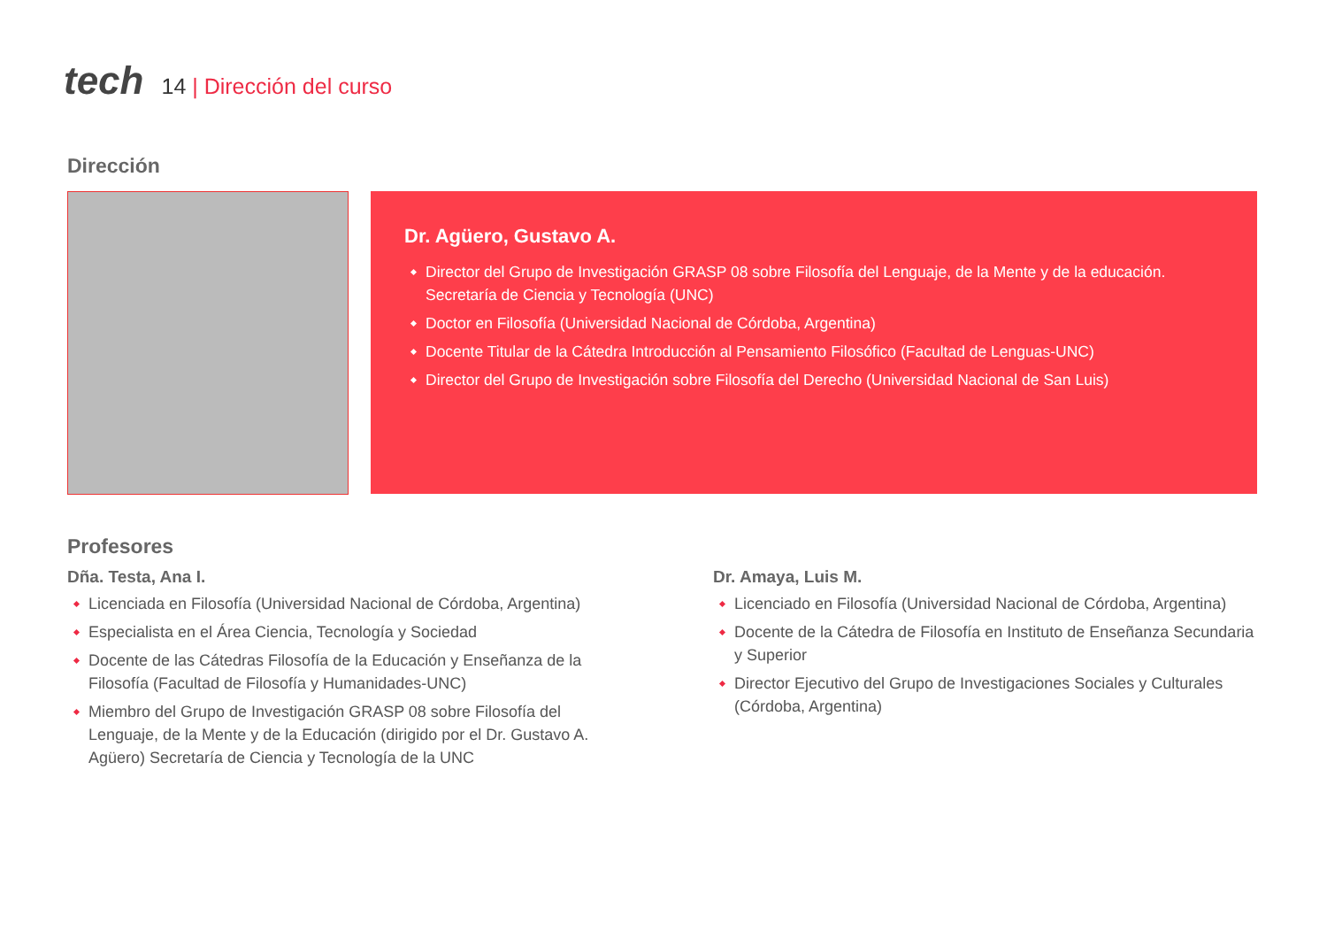tech
14 | Dirección del curso
Dirección
Dr. Agüero, Gustavo A.
Director del Grupo de Investigación GRASP 08 sobre Filosofía del Lenguaje, de la Mente y de la educación. Secretaría de Ciencia y Tecnología (UNC)
Doctor en Filosofía (Universidad Nacional de Córdoba, Argentina)
Docente Titular de la Cátedra Introducción al Pensamiento Filosófico (Facultad de Lenguas-UNC)
Director del Grupo de Investigación sobre Filosofía del Derecho (Universidad Nacional de San Luis)
Profesores
Dña. Testa, Ana I.
Licenciada en Filosofía (Universidad Nacional de Córdoba, Argentina)
Especialista en el Área Ciencia, Tecnología y Sociedad
Docente de las Cátedras Filosofía de la Educación y Enseñanza de la Filosofía (Facultad de Filosofía y Humanidades-UNC)
Miembro del Grupo de Investigación GRASP 08 sobre Filosofía del Lenguaje, de la Mente y de la Educación (dirigido por el Dr. Gustavo A. Agüero) Secretaría de Ciencia y Tecnología de la UNC
Dr. Amaya, Luis M.
Licenciado en Filosofía (Universidad Nacional de Córdoba, Argentina)
Docente de la Cátedra de Filosofía en Instituto de Enseñanza Secundaria y Superior
Director Ejecutivo del Grupo de Investigaciones Sociales y Culturales (Córdoba, Argentina)